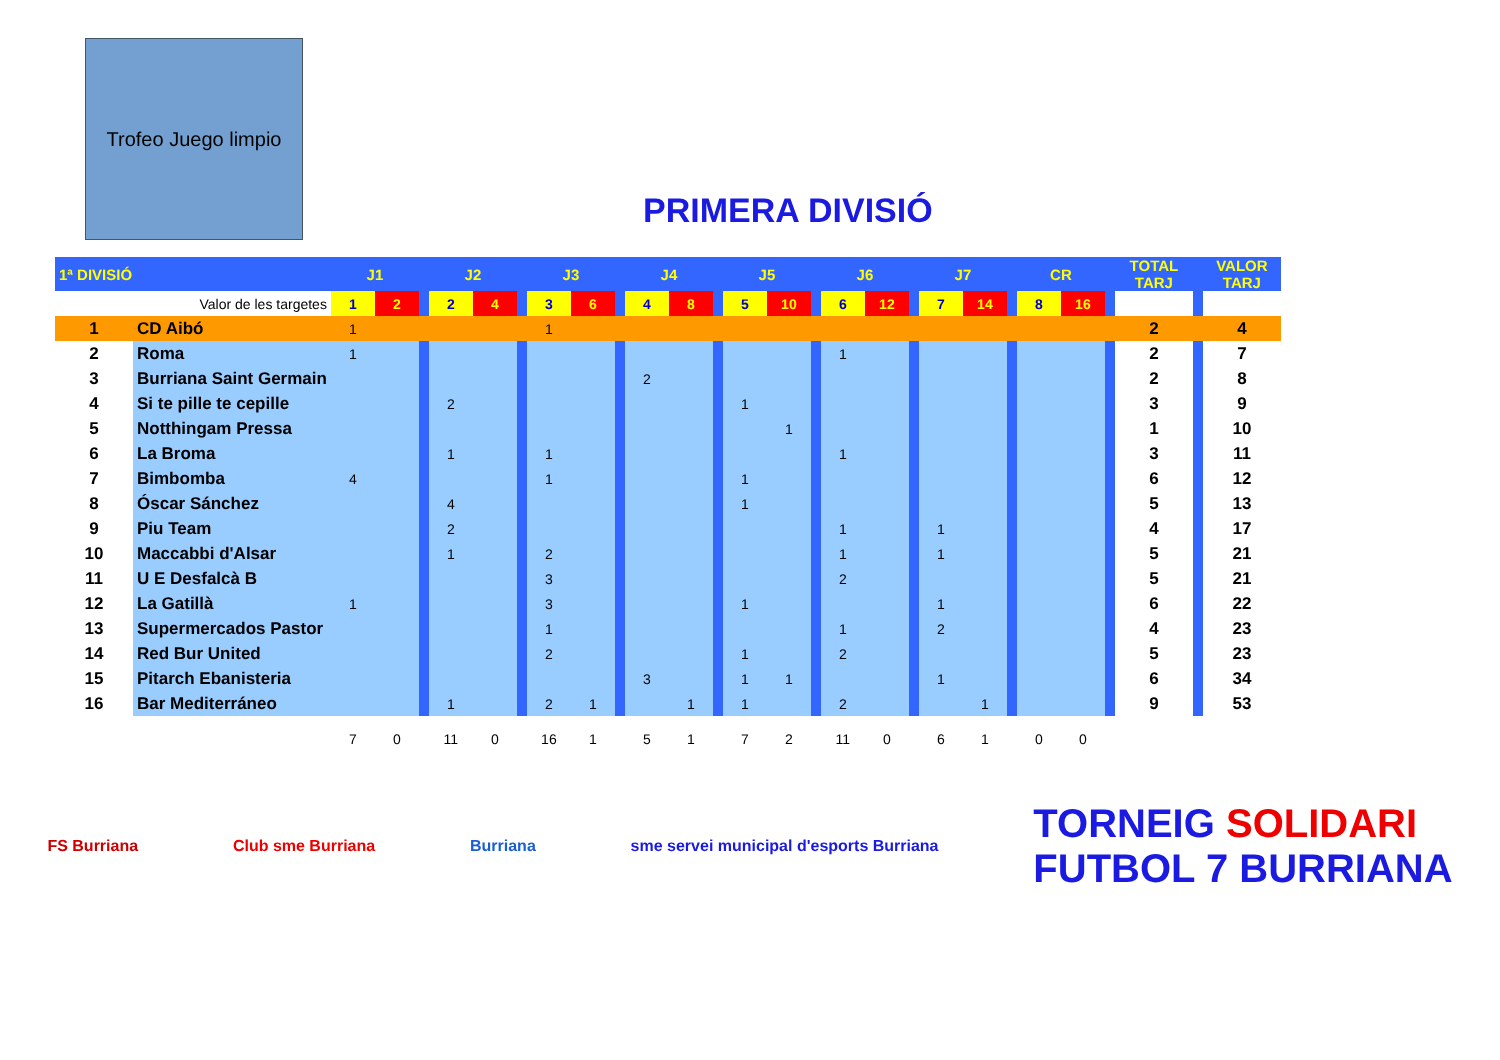Trofeo Juego limpio
PRIMERA DIVISIÓ
| 1ª DIVISIÓ | | J1 | | | J2 | | | J3 | | | J4 | | | J5 | | | J6 | | | J7 | | | CR | | | TOTAL TARJ | | VALOR TARJ |
| --- | --- | --- | --- | --- | --- | --- | --- | --- | --- | --- | --- | --- | --- | --- | --- | --- | --- | --- | --- | --- | --- | --- | --- | --- | --- | --- | --- | --- |
| Valor de les targetes | | 1 | 2 | | 2 | 4 | | 3 | 6 | | 4 | 8 | | 5 | 10 | | 6 | 12 | | 7 | 14 | | 8 | 16 | | | | |
| 1 | CD Aibó | 1 | | | | | | 1 | | | | | | | | | | | | | | | | | | 2 | | 4 |
| 2 | Roma | 1 | | | | | | | | | | | | | | | 1 | | | | | | | | | 2 | | 7 |
| 3 | Burriana Saint Germain | | | | | | | | | | 2 | | | | | | | | | | | | | | | 2 | | 8 |
| 4 | Si te pille te cepille | | | | 2 | | | | | | | | | 1 | | | | | | | | | | | | 3 | | 9 |
| 5 | Notthingam Pressa | | | | | | | | | | | | | | 1 | | | | | | | | | | | 1 | | 10 |
| 6 | La Broma | | | | 1 | | | 1 | | | | | | | | | 1 | | | | | | | | | 3 | | 11 |
| 7 | Bimbomba | 4 | | | | | | 1 | | | | | | 1 | | | | | | | | | | | | 6 | | 12 |
| 8 | Óscar Sánchez | | | | 4 | | | | | | | | | 1 | | | | | | | | | | | | 5 | | 13 |
| 9 | Piu Team | | | | 2 | | | | | | | | | | | | 1 | | | 1 | | | | | | 4 | | 17 |
| 10 | Maccabbi d'Alsar | | | | 1 | | | 2 | | | | | | | | | 1 | | | 1 | | | | | | 5 | | 21 |
| 11 | U E Desfalcà B | | | | | | | 3 | | | | | | | | | 2 | | | | | | | | | 5 | | 21 |
| 12 | La Gatillà | 1 | | | | | | 3 | | | | | | 1 | | | | | | 1 | | | | | | 6 | | 22 |
| 13 | Supermercados Pastor | | | | | | | 1 | | | | | | | | | 1 | | | 2 | | | | | | 4 | | 23 |
| 14 | Red Bur United | | | | | | | 2 | | | | | | 1 | | | 2 | | | | | | | | | 5 | | 23 |
| 15 | Pitarch Ebanisteria | | | | | | | | | | 3 | | | 1 | 1 | | | | | 1 | | | | | | 6 | | 34 |
| 16 | Bar Mediterráneo | | | | 1 | | | 2 | 1 | | | 1 | | 1 | | | 2 | | | | 1 | | | | | 9 | | 53 |
| | | 7 | 0 | | 11 | 0 | | 16 | 1 | | 5 | 1 | | 7 | 2 | | 11 | 0 | | 6 | 1 | | 0 | 0 | | | | |
FS Burriana Club sme Burriana Burriana sme servei municipal d'esports Burriana TORNEIG SOLIDARI
FUTBOL 7 BURRIANA